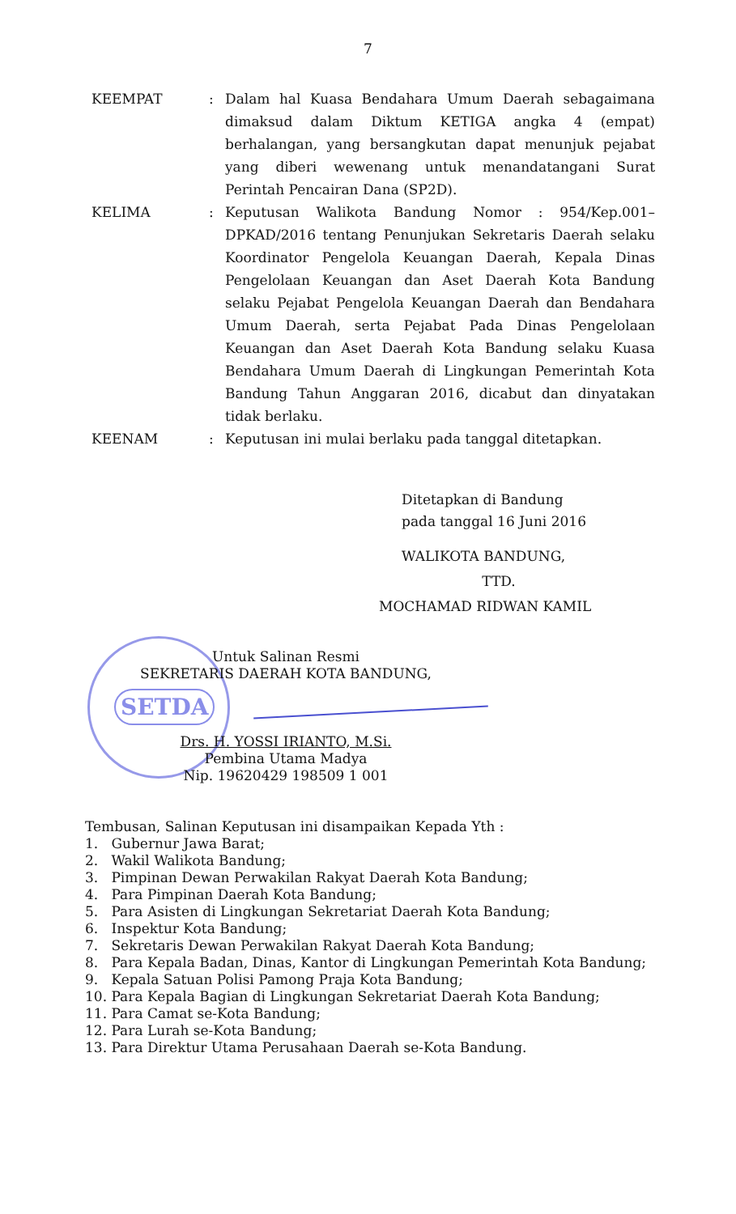7
KEEMPAT : Dalam hal Kuasa Bendahara Umum Daerah sebagaimana dimaksud dalam Diktum KETIGA angka 4 (empat) berhalangan, yang bersangkutan dapat menunjuk pejabat yang diberi wewenang untuk menandatangani Surat Perintah Pencairan Dana (SP2D).
KELIMA : Keputusan Walikota Bandung Nomor : 954/Kep.001–DPKAD/2016 tentang Penunjukan Sekretaris Daerah selaku Koordinator Pengelola Keuangan Daerah, Kepala Dinas Pengelolaan Keuangan dan Aset Daerah Kota Bandung selaku Pejabat Pengelola Keuangan Daerah dan Bendahara Umum Daerah, serta Pejabat Pada Dinas Pengelolaan Keuangan dan Aset Daerah Kota Bandung selaku Kuasa Bendahara Umum Daerah di Lingkungan Pemerintah Kota Bandung Tahun Anggaran 2016, dicabut dan dinyatakan tidak berlaku.
KEENAM : Keputusan ini mulai berlaku pada tanggal ditetapkan.
Ditetapkan di Bandung
pada tanggal 16 Juni 2016
WALIKOTA BANDUNG,
TTD.
MOCHAMAD RIDWAN KAMIL
SETDA
Untuk Salinan Resmi
SEKRETARIS DAERAH KOTA BANDUNG,
Drs. H. YOSSI IRIANTO, M.Si.
Pembina Utama Madya
Nip. 19620429 198509 1 001
Tembusan, Salinan Keputusan ini disampaikan Kepada Yth :
1. Gubernur Jawa Barat;
2. Wakil Walikota Bandung;
3. Pimpinan Dewan Perwakilan Rakyat Daerah Kota Bandung;
4. Para Pimpinan Daerah Kota Bandung;
5. Para Asisten di Lingkungan Sekretariat Daerah Kota Bandung;
6. Inspektur Kota Bandung;
7. Sekretaris Dewan Perwakilan Rakyat Daerah Kota Bandung;
8. Para Kepala Badan, Dinas, Kantor di Lingkungan Pemerintah Kota Bandung;
9. Kepala Satuan Polisi Pamong Praja Kota Bandung;
10. Para Kepala Bagian di Lingkungan Sekretariat Daerah Kota Bandung;
11. Para Camat se-Kota Bandung;
12. Para Lurah se-Kota Bandung;
13. Para Direktur Utama Perusahaan Daerah se-Kota Bandung.